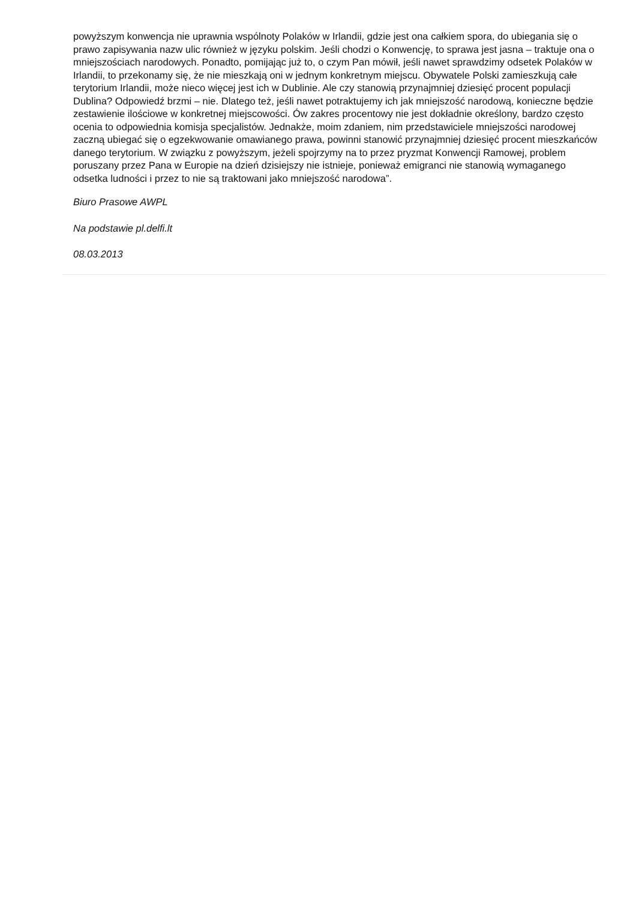powyższym konwencja nie uprawnia wspólnoty Polaków w Irlandii, gdzie jest ona całkiem spora, do ubiegania się o prawo zapisywania nazw ulic również w języku polskim. Jeśli chodzi o Konwencję, to sprawa jest jasna – traktuje ona o mniejszościach narodowych. Ponadto, pomijając już to, o czym Pan mówił, jeśli nawet sprawdzimy odsetek Polaków w Irlandii, to przekonamy się, że nie mieszkają oni w jednym konkretnym miejscu. Obywatele Polski zamieszkują całe terytorium Irlandii, może nieco więcej jest ich w Dublinie. Ale czy stanowią przynajmniej dziesięć procent populacji Dublina? Odpowiedź brzmi – nie. Dlatego też, jeśli nawet potraktujemy ich jak mniejszość narodową, konieczne będzie zestawienie ilościowe w konkretnej miejscowości. Ów zakres procentowy nie jest dokładnie określony, bardzo często ocenia to odpowiednia komisja specjalistów. Jednakże, moim zdaniem, nim przedstawiciele mniejszości narodowej zaczną ubiegać się o egzekwowanie omawianego prawa, powinni stanowić przynajmniej dziesięć procent mieszkańców danego terytorium. W związku z powyższym, jeżeli spojrzymy na to przez pryzmat Konwencji Ramowej, problem poruszany przez Pana w Europie na dzień dzisiejszy nie istnieje, ponieważ emigranci nie stanowią wymaganego odsetka ludności i przez to nie są traktowani jako mniejszość narodowa”.
Biuro Prasowe AWPL
Na podstawie pl.delfi.lt
08.03.2013